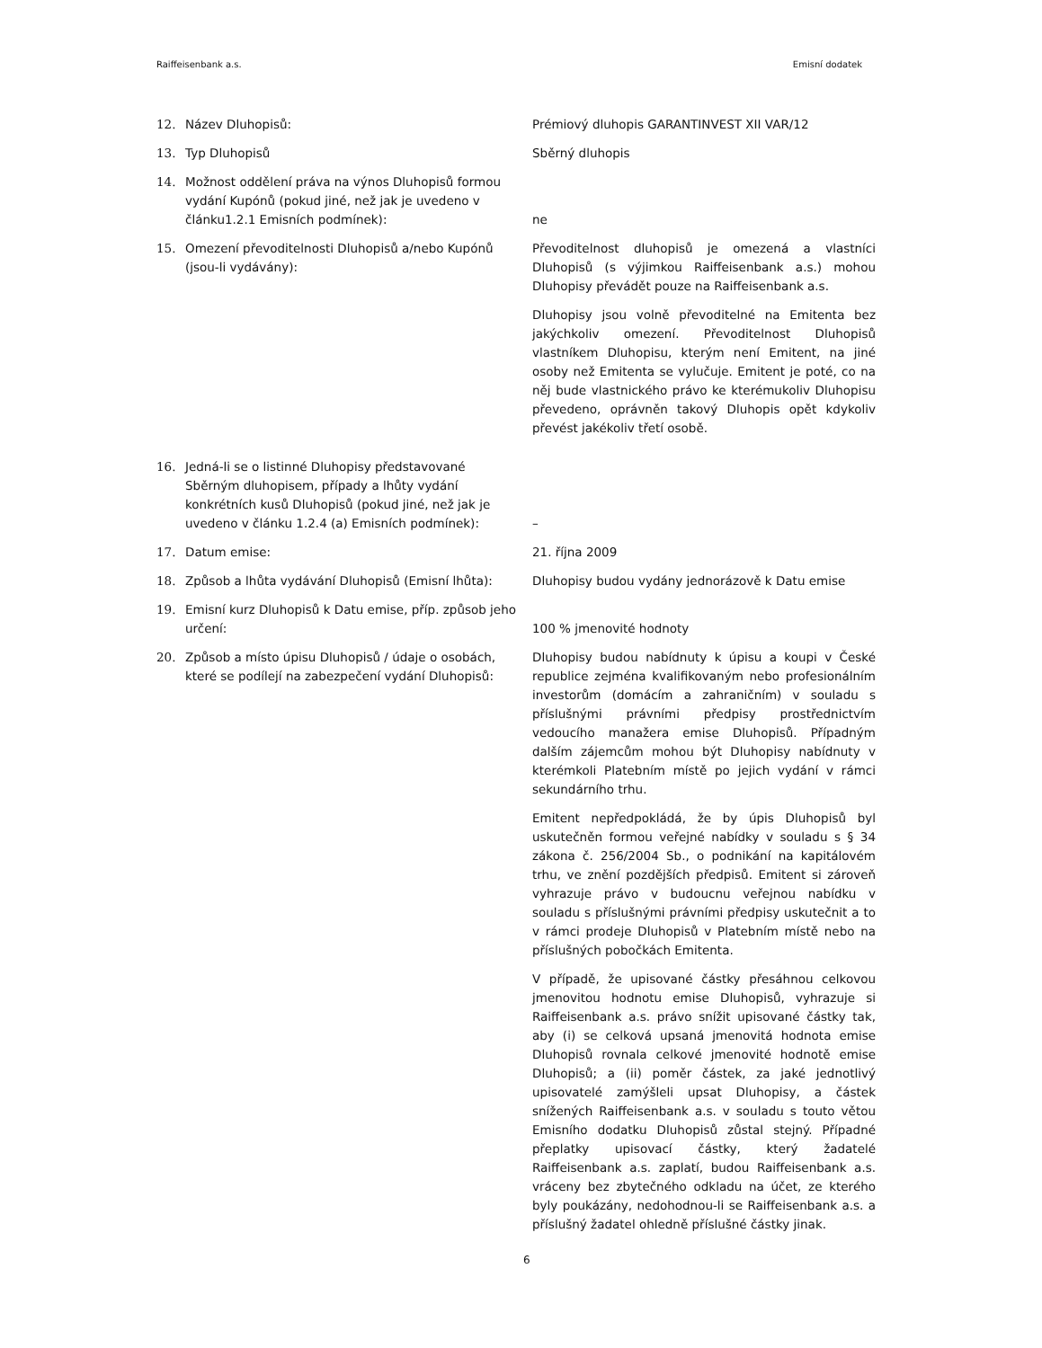Raiffeisenbank a.s. Emisní dodatek
12. Název Dluhopisů: Prémiový dluhopis GARANTINVEST XII VAR/12
13. Typ Dluhopisů Sběrný dluhopis
14. Možnost oddělení práva na výnos Dluhopisů formou vydání Kupónů (pokud jiné, než jak je uvedeno v článku1.2.1 Emisních podmínek):
ne
15. Omezení převoditelnosti Dluhopisů a/nebo Kupónů (jsou-li vydávány):
Převoditelnost dluhopisů je omezená a vlastníci Dluhopisů (s výjimkou Raiffeisenbank a.s.) mohou Dluhopisy převádět pouze na Raiffeisenbank a.s.
Dluhopisy jsou volně převoditelné na Emitenta bez jakýchkoliv omezení. Převoditelnost Dluhopisů vlastníkem Dluhopisu, kterým není Emitent, na jiné osoby než Emitenta se vylučuje. Emitent je poté, co na něj bude vlastnického právo ke kterémukoliv Dluhopisu převedeno, oprávněn takový Dluhopis opět kdykoliv převést jakékoliv třetí osobě.
16. Jedná-li se o listinné Dluhopisy představované Sběrným dluhopisem, případy a lhůty vydání konkrétních kusů Dluhopisů (pokud jiné, než jak je uvedeno v článku 1.2.4 (a) Emisních podmínek):
–
17. Datum emise: 21. října 2009
18. Způsob a lhůta vydávání Dluhopisů (Emisní lhůta):
Dluhopisy budou vydány jednorázově k Datu emise
19. Emisní kurz Dluhopisů k Datu emise, příp. způsob jeho určení:
100 % jmenovité hodnoty
20. Způsob a místo úpisu Dluhopisů / údaje o osobách, které se podílejí na zabezpečení vydání Dluhopisů:
Dluhopisy budou nabídnuty k úpisu a koupi v České republice zejména kvalifikovaným nebo profesionálním investorům (domácím a zahraničním) v souladu s příslušnými právními předpisy prostřednictvím vedoucího manažera emise Dluhopisů. Případným dalším zájemcům mohou být Dluhopisy nabídnuty v kterémkoli Platebním místě po jejich vydání v rámci sekundárního trhu.
Emitent nepředpokládá, že by úpis Dluhopisů byl uskutečněn formou veřejné nabídky v souladu s § 34 zákona č. 256/2004 Sb., o podnikání na kapitálovém trhu, ve znění pozdějších předpisů. Emitent si zároveň vyhrazuje právo v budoucnu veřejnou nabídku v souladu s příslušnými právními předpisy uskutečnit a to v rámci prodeje Dluhopisů v Platebním místě nebo na příslušných pobočkách Emitenta.
V případě, že upisované částky přesáhnou celkovou jmenovitou hodnotu emise Dluhopisů, vyhrazuje si Raiffeisenbank a.s. právo snížit upisované částky tak, aby (i) se celková upsaná jmenovitá hodnota emise Dluhopisů rovnala celkové jmenovité hodnotě emise Dluhopisů; a (ii) poměr částek, za jaké jednotlivý upisovatelé zamýšleli upsat Dluhopisy, a částek snížených Raiffeisenbank a.s. v souladu s touto větou Emisního dodatku Dluhopisů zůstal stejný. Případné přeplatky upisovací částky, který žadatelé Raiffeisenbank a.s. zaplatí, budou Raiffeisenbank a.s. vráceny bez zbytečného odkladu na účet, ze kterého byly poukázány, nedohodnou-li se Raiffeisenbank a.s. a příslušný žadatel ohledně příslušné částky jinak.
6